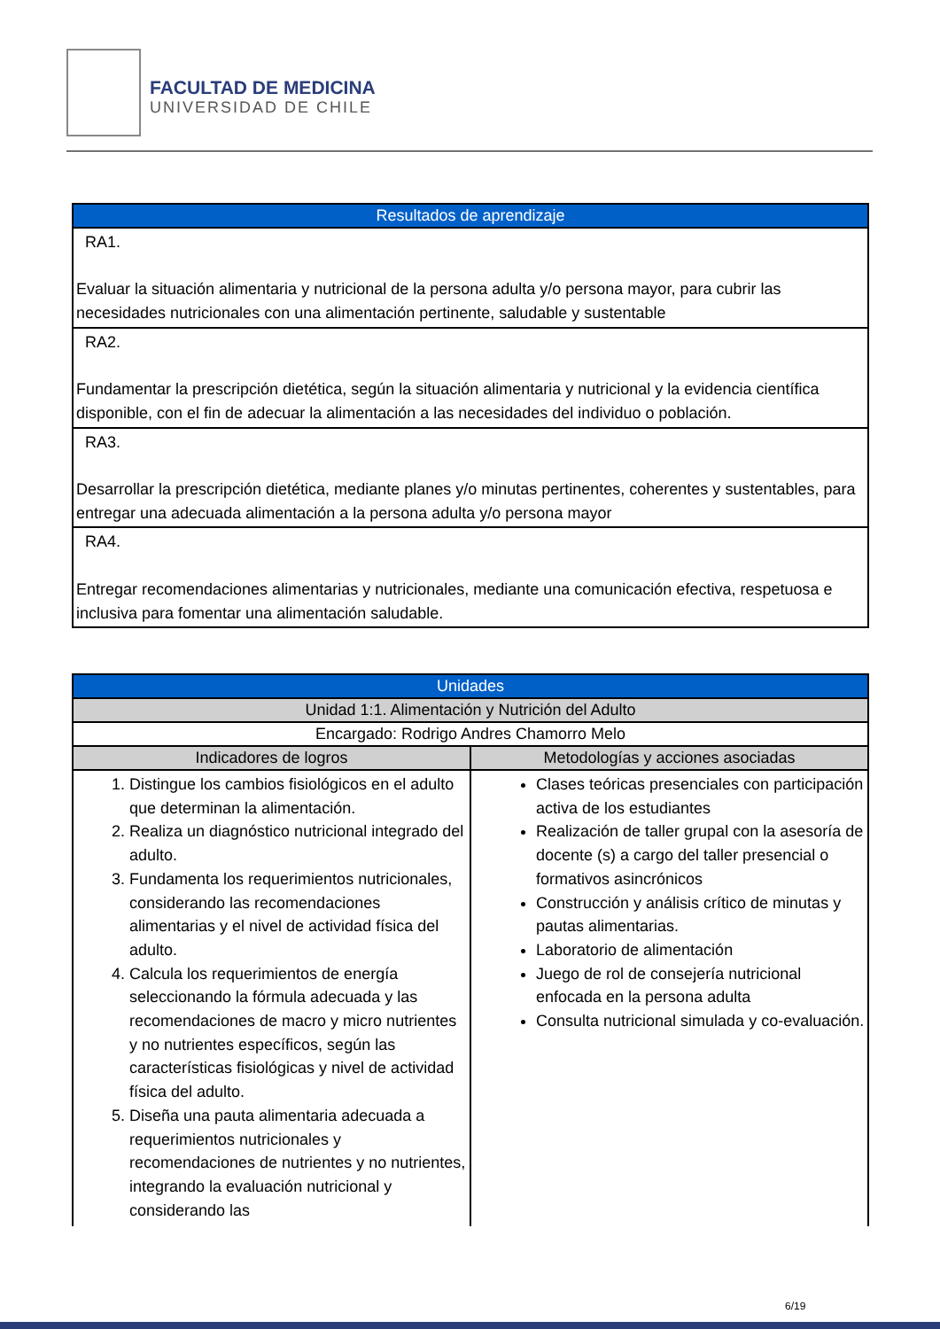FACULTAD DE MEDICINA
UNIVERSIDAD DE CHILE
| Resultados de aprendizaje |
| --- |
| RA1. Evaluar la situación alimentaria y nutricional de la persona adulta y/o persona mayor, para cubrir las necesidades nutricionales con una alimentación pertinente, saludable y sustentable |
| RA2. Fundamentar la prescripción dietética, según la situación alimentaria y nutricional y la evidencia científica disponible, con el fin de adecuar la alimentación a las necesidades del individuo o población. |
| RA3. Desarrollar la prescripción dietética, mediante planes y/o minutas pertinentes, coherentes y sustentables, para entregar una adecuada alimentación a la persona adulta y/o persona mayor |
| RA4. Entregar recomendaciones alimentarias y nutricionales, mediante una comunicación efectiva, respetuosa e inclusiva para fomentar una alimentación saludable. |
| Unidades | |
| --- | --- |
| Unidad 1:1. Alimentación y Nutrición del Adulto | |
| Encargado: Rodrigo Andres Chamorro Melo | |
| Indicadores de logros | Metodologías y acciones asociadas |
| 1. Distingue los cambios fisiológicos en el adulto que determinan la alimentación. 2. Realiza un diagnóstico nutricional integrado del adulto. 3. Fundamenta los requerimientos nutricionales, considerando las recomendaciones alimentarias y el nivel de actividad física del adulto. 4. Calcula los requerimientos de energía seleccionando la fórmula adecuada y las recomendaciones de macro y micro nutrientes y no nutrientes específicos, según las características fisiológicas y nivel de actividad física del adulto. 5. Diseña una pauta alimentaria adecuada a requerimientos nutricionales y recomendaciones de nutrientes y no nutrientes, integrando la evaluación nutricional y considerando las | Clases teóricas presenciales con participación activa de los estudiantes Realización de taller grupal con la asesoría de docente (s) a cargo del taller presencial o formativos asincrónicos Construcción y análisis crítico de minutas y pautas alimentarias. Laboratorio de alimentación Juego de rol de consejería nutricional enfocada en la persona adulta Consulta nutricional simulada y co-evaluación. |
6/19